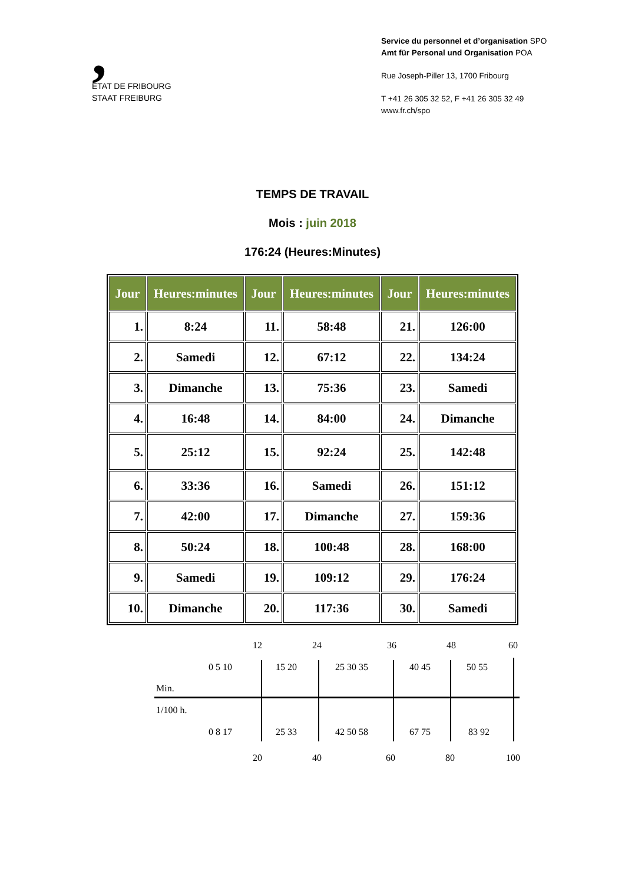,
ETAT DE FRIBOURG
STAAT FREIBURG
Service du personnel et d’organisation SPO
Amt für Personal und Organisation POA
Rue Joseph-Piller 13, 1700 Fribourg
T +41 26 305 32 52, F +41 26 305 32 49
www.fr.ch/spo
TEMPS DE TRAVAIL
Mois : juin 2018
176:24 (Heures:Minutes)
| Jour | Heures:minutes | Jour | Heures:minutes | Jour | Heures:minutes |
| --- | --- | --- | --- | --- | --- |
| 1. | 8:24 | 11. | 58:48 | 21. | 126:00 |
| 2. | Samedi | 12. | 67:12 | 22. | 134:24 |
| 3. | Dimanche | 13. | 75:36 | 23. | Samedi |
| 4. | 16:48 | 14. | 84:00 | 24. | Dimanche |
| 5. | 25:12 | 15. | 92:24 | 25. | 142:48 |
| 6. | 33:36 | 16. | Samedi | 26. | 151:12 |
| 7. | 42:00 | 17. | Dimanche | 27. | 159:36 |
| 8. | 50:24 | 18. | 100:48 | 28. | 168:00 |
| 9. | Samedi | 19. | 109:12 | 29. | 176:24 |
| 10. | Dimanche | 20. | 117:36 | 30. | Samedi |
12 24 36 48 60
0 5 10 15 20 25 30 35 40 45 50 55
Min.
1/100 h.
0 8 17 25 33 42 50 58 67 75 83 92
20 40 60 80 100